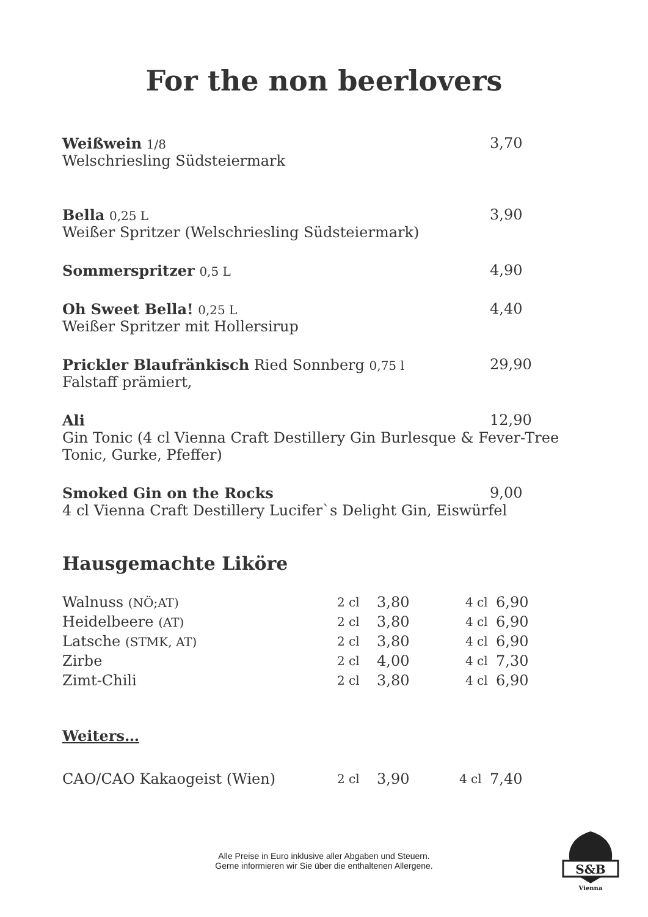For the non beerlovers
Weißwein 1/8
3,70
Welschriesling Südsteiermark
Bella 0,25 L
3,90
Weißer Spritzer (Welschriesling Südsteiermark)
Sommerspritzer 0,5 L
4,90
Oh Sweet Bella! 0,25 L
4,40
Weißer Spritzer mit Hollersirup
Prickler Blaufränkisch Ried Sonnberg 0,75 l
29,90
Falstaff prämiert,
Ali 12,90
Gin Tonic (4 cl Vienna Craft Destillery Gin Burlesque & Fever-Tree Tonic, Gurke, Pfeffer)
Smoked Gin on the Rocks 9,00
4 cl Vienna Craft Destillery Lucifer`s Delight Gin, Eiswürfel
Hausgemachte Liköre
| Walnuss (NÖ;AT) | 2 cl | 3,80 | 4 cl | 6,90 |
| Heidelbeere (AT) | 2 cl | 3,80 | 4 cl | 6,90 |
| Latsche (STMK, AT) | 2 cl | 3,80 | 4 cl | 6,90 |
| Zirbe | 2 cl | 4,00 | 4 cl | 7,30 |
| Zimt-Chili | 2 cl | 3,80 | 4 cl | 6,90 |
Weiters…
| CAO/CAO Kakaogeist (Wien) | 2 cl | 3,90 | 4 cl | 7,40 |
Alle Preise in Euro inklusive aller Abgaben und Steuern.
Gerne informieren wir Sie über die enthaltenen Allergene.
S&B
Vienna